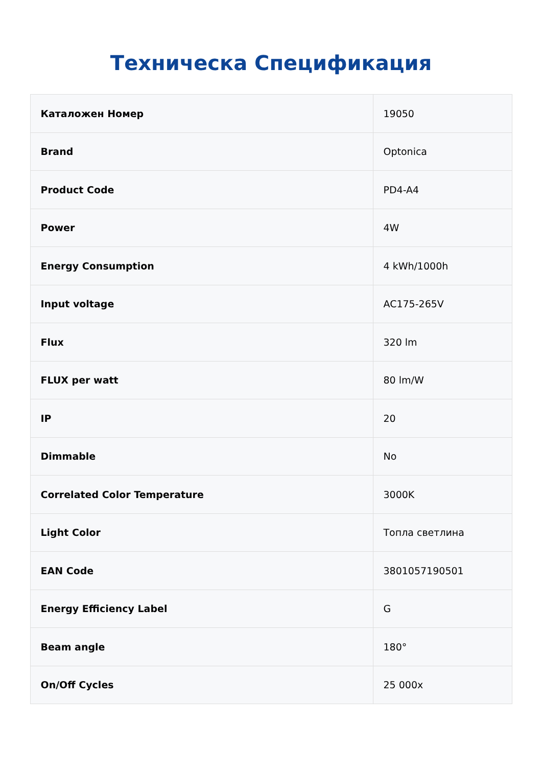Техническа Спецификация
| Каталожен Номер | 19050 |
| Brand | Optonica |
| Product Code | PD4-A4 |
| Power | 4W |
| Energy Consumption | 4 kWh/1000h |
| Input voltage | AC175-265V |
| Flux | 320 lm |
| FLUX per watt | 80 lm/W |
| IP | 20 |
| Dimmable | No |
| Correlated Color Temperature | 3000K |
| Light Color | Топла светлина |
| EAN Code | 3801057190501 |
| Energy Efficiency Label | G |
| Beam angle | 180° |
| On/Off Cycles | 25 000x |